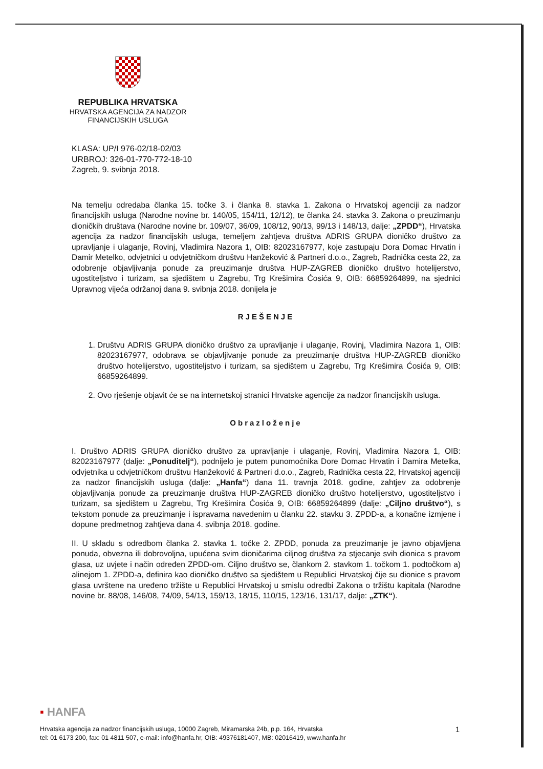REPUBLIKA HRVATSKA
HRVATSKA AGENCIJA ZA NADZOR
FINANCIJSKIH USLUGA
KLASA: UP/I 976-02/18-02/03
URBROJ: 326-01-770-772-18-10
Zagreb, 9. svibnja 2018.
Na temelju odredaba članka 15. točke 3. i članka 8. stavka 1. Zakona o Hrvatskoj agenciji za nadzor financijskih usluga (Narodne novine br. 140/05, 154/11, 12/12), te članka 24. stavka 3. Zakona o preuzimanju dioničkih društava (Narodne novine br. 109/07, 36/09, 108/12, 90/13, 99/13 i 148/13, dalje: „ZPDD“), Hrvatska agencija za nadzor financijskih usluga, temeljem zahtjeva društva ADRIS GRUPA dioničko društvo za upravljanje i ulaganje, Rovinj, Vladimira Nazora 1, OIB: 82023167977, koje zastupaju Dora Domac Hrvatin i Damir Metelko, odvjetnici u odvjetničkom društvu Hanžeković & Partneri d.o.o., Zagreb, Radnička cesta 22, za odobrenje objavljivanja ponude za preuzimanje društva HUP-ZAGREB dioničko društvo hotelijerstvo, ugostiteljstvo i turizam, sa sjedištem u Zagrebu, Trg Krešimira Ćosića 9, OIB: 66859264899, na sjednici Upravnog vijeća održanoj dana 9. svibnja 2018. donijela je
RJEŠENJE
1. Društvu ADRIS GRUPA dioničko društvo za upravljanje i ulaganje, Rovinj, Vladimira Nazora 1, OIB: 82023167977, odobrava se objavljivanje ponude za preuzimanje društva HUP-ZAGREB dioničko društvo hotelijerstvo, ugostiteljstvo i turizam, sa sjedištem u Zagrebu, Trg Krešimira Ćosića 9, OIB: 66859264899.
2. Ovo rješenje objavit će se na internetskoj stranici Hrvatske agencije za nadzor financijskih usluga.
Obrazloženje
I. Društvo ADRIS GRUPA dioničko društvo za upravljanje i ulaganje, Rovinj, Vladimira Nazora 1, OIB: 82023167977 (dalje: „Ponuditelj“), podnijelo je putem punomoćnika Dore Domac Hrvatin i Damira Metelka, odvjetnika u odvjetničkom društvu Hanžeković & Partneri d.o.o., Zagreb, Radnička cesta 22, Hrvatskoj agenciji za nadzor financijskih usluga (dalje: „Hanfa“) dana 11. travnja 2018. godine, zahtjev za odobrenje objavljivanja ponude za preuzimanje društva HUP-ZAGREB dioničko društvo hotelijerstvo, ugostiteljstvo i turizam, sa sjedištem u Zagrebu, Trg Krešimira Ćosića 9, OIB: 66859264899 (dalje: „Ciljno društvo“), s tekstom ponude za preuzimanje i ispravama navedenim u članku 22. stavku 3. ZPDD-a, a konačne izmjene i dopune predmetnog zahtjeva dana 4. svibnja 2018. godine.
II. U skladu s odredbom članka 2. stavka 1. točke 2. ZPDD, ponuda za preuzimanje je javno objavljena ponuda, obvezna ili dobrovoljna, upućena svim dioničarima ciljnog društva za stjecanje svih dionica s pravom glasa, uz uvjete i način određen ZPDD-om. Ciljno društvo se, člankom 2. stavkom 1. točkom 1. podtočkom a) alinejom 1. ZPDD-a, definira kao dioničko društvo sa sjedištem u Republici Hrvatskoj čije su dionice s pravom glasa uvrštene na uređeno tržište u Republici Hrvatskoj u smislu odredbi Zakona o tržištu kapitala (Narodne novine br. 88/08, 146/08, 74/09, 54/13, 159/13, 18/15, 110/15, 123/16, 131/17, dalje: „ZTK“).
▪ HANFA
Hrvatska agencija za nadzor financijskih usluga, 10000 Zagreb, Miramarska 24b, p.p. 164, Hrvatska 1
tel: 01 6173 200, fax: 01 4811 507, e-mail: info@hanfa.hr, OIB: 49376181407, MB: 02016419, www.hanfa.hr